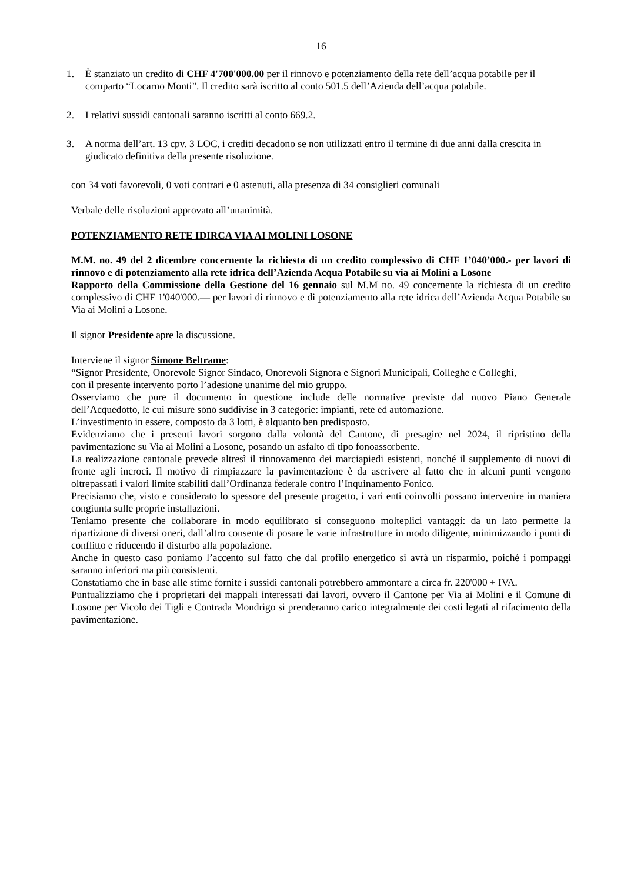16
1. È stanziato un credito di CHF 4'700'000.00 per il rinnovo e potenziamento della rete dell’acqua potabile per il comparto “Locarno Monti”. Il credito sarà iscritto al conto 501.5 dell’Azienda dell’acqua potabile.
2. I relativi sussidi cantonali saranno iscritti al conto 669.2.
3. A norma dell’art. 13 cpv. 3 LOC, i crediti decadono se non utilizzati entro il termine di due anni dalla crescita in giudicato definitiva della presente risoluzione.
con 34 voti favorevoli, 0 voti contrari e 0 astenuti, alla presenza di 34 consiglieri comunali
Verbale delle risoluzioni approvato all’unanimità.
POTENZIAMENTO RETE IDIRCA VIA AI MOLINI LOSONE
M.M. no. 49 del 2 dicembre concernente la richiesta di un credito complessivo di CHF 1’040’000.- per lavori di rinnovo e di potenziamento alla rete idrica dell’Azienda Acqua Potabile su via ai Molini a Losone
Rapporto della Commissione della Gestione del 16 gennaio sul M.M no. 49 concernente la richiesta di un credito complessivo di CHF 1'040'000.— per lavori di rinnovo e di potenziamento alla rete idrica dell’Azienda Acqua Potabile su Via ai Molini a Losone.
Il signor Presidente apre la discussione.
Interviene il signor Simone Beltrame:
“Signor Presidente, Onorevole Signor Sindaco, Onorevoli Signora e Signori Municipali, Colleghe e Colleghi,
con il presente intervento porto l’adesione unanime del mio gruppo.
Osserviamo che pure il documento in questione include delle normative previste dal nuovo Piano Generale dell’Acquedotto, le cui misure sono suddivise in 3 categorie: impianti, rete ed automazione.
L’investimento in essere, composto da 3 lotti, è alquanto ben predisposto.
Evidenziamo che i presenti lavori sorgono dalla volontà del Cantone, di presagire nel 2024, il ripristino della pavimentazione su Via ai Molini a Losone, posando un asfalto di tipo fonoassorbente.
La realizzazione cantonale prevede altresì il rinnovamento dei marciapiedi esistenti, nonché il supplemento di nuovi di fronte agli incroci. Il motivo di rimpiazzare la pavimentazione è da ascrivere al fatto che in alcuni punti vengono oltrepassati i valori limite stabiliti dall’Ordinanza federale contro l’Inquinamento Fonico.
Precisiamo che, visto e considerato lo spessore del presente progetto, i vari enti coinvolti possano intervenire in maniera congiunta sulle proprie installazioni.
Teniamo presente che collaborare in modo equilibrato si conseguono molteplici vantaggi: da un lato permette la ripartizione di diversi oneri, dall’altro consente di posare le varie infrastrutture in modo diligente, minimizzando i punti di conflitto e riducendo il disturbo alla popolazione.
Anche in questo caso poniamo l’accento sul fatto che dal profilo energetico si avrà un risparmio, poiché i pompaggi saranno inferiori ma più consistenti.
Constatiamo che in base alle stime fornite i sussidi cantonali potrebbero ammontare a circa fr. 220'000 + IVA.
Puntualizziamo che i proprietari dei mappali interessati dai lavori, ovvero il Cantone per Via ai Molini e il Comune di Losone per Vicolo dei Tigli e Contrada Mondrigo si prenderanno carico integralmente dei costi legati al rifacimento della pavimentazione.